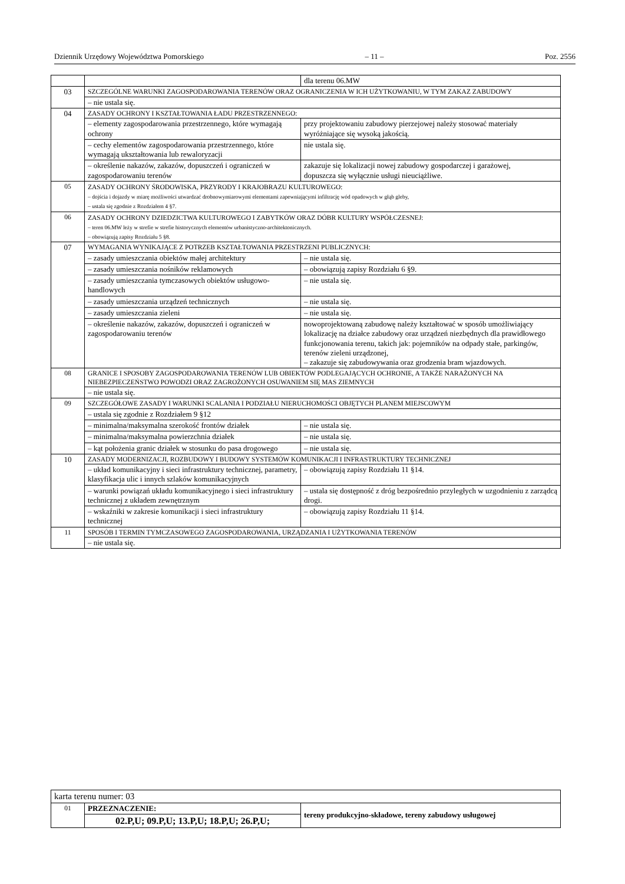Dziennik Urzędowy Województwa Pomorskiego – 11 – Poz. 2556
| | | dla terenu 06.MW |
| 03 | SZCZEGÓLNE WARUNKI ZAGOSPODAROWANIA TERENÓW ORAZ OGRANICZENIA W ICH UŻYTKOWANIU, W TYM ZAKAZ ZABUDOWY | |
| | – nie ustala się. | |
| 04 | ZASADY OCHRONY I KSZTAŁTOWANIA ŁADU PRZESTRZENNEGO: | |
| | – elementy zagospodarowania przestrzennego, które wymagają ochrony | przy projektowaniu zabudowy pierzejowej należy stosować materiały wyróżniające się wysoką jakością. |
| | – cechy elementów zagospodarowania przestrzennego, które wymagają ukształtowania lub rewaloryzacji | nie ustala się. |
| | – określenie nakazów, zakazów, dopuszczeń i ograniczeń w zagospodarowaniu terenów | zakazuje się lokalizacji nowej zabudowy gospodarczej i garażowej, dopuszcza się wyłącznie usługi nieuciążliwe. |
| 05 | ZASADY OCHRONY ŚRODOWISKA, PRZYRODY I KRAJOBRAZU KULTUROWEGO: – dojścia i dojazdy w miarę możliwości utwardzać drobnowymiarowymi elementami zapewniającymi infiltrację wód opadowych w głąb gleby, – ustala się zgodnie z Rozdziałem 4 §7. | |
| 06 | ZASADY OCHRONY DZIEDZICTWA KULTUROWEGO I ZABYTKÓW ORAZ DÓBR KULTURY WSPÓŁCZESNEJ: – teren 06.MW leży w strefie w strefie historycznych elementów urbanistyczno-architektonicznych. – obowiązują zapisy Rozdziału 5 §8. | |
| 07 | WYMAGANIA WYNIKAJĄCE Z POTRZEB KSZTAŁTOWANIA PRZESTRZENI PUBLICZNYCH: | |
| | – zasady umieszczania obiektów małej architektury | – nie ustala się. |
| | – zasady umieszczania nośników reklamowych | – obowiązują zapisy Rozdziału 6 §9. |
| | – zasady umieszczania tymczasowych obiektów usługowo-handlowych | – nie ustala się. |
| | – zasady umieszczania urządzeń technicznych | – nie ustala się. |
| | – zasady umieszczania zieleni | – nie ustala się. |
| | – określenie nakazów, zakazów, dopuszczeń i ograniczeń w zagospodarowaniu terenów | nowoprojektowaną zabudowę należy kształtować w sposób umożliwiający lokalizację na działce zabudowy oraz urządzeń niezbędnych dla prawidłowego funkcjonowania terenu, takich jak: pojemników na odpady stałe, parkingów, terenów zieleni urządzonej, – zakazuje się zabudowywania oraz grodzenia bram wjazdowych. |
| 08 | GRANICE I SPOSOBY ZAGOSPODAROWANIA TERENÓW LUB OBIEKTÓW PODLEGAJĄCYCH OCHRONIE, A TAKŻE NARAŻONYCH NA NIEBEZPIECZEŃSTWO POWODZI ORAZ ZAGROŻONYCH OSUWANIEM SIĘ MAS ZIEMNYCH | |
| | – nie ustala się. | |
| 09 | SZCZEGÓŁOWE ZASADY I WARUNKI SCALANIA I PODZIAŁU NIERUCHOMOŚCI OBJĘTYCH PLANEM MIEJSCOWYM | |
| | – ustala się zgodnie z Rozdziałem 9 §12 | |
| | – minimalna/maksymalna szerokość frontów działek | – nie ustala się. |
| | – minimalna/maksymalna powierzchnia działek | – nie ustala się. |
| | – kąt położenia granic działek w stosunku do pasa drogowego | – nie ustala się. |
| 10 | ZASADY MODERNIZACJI, ROZBUDOWY I BUDOWY SYSTEMÓW KOMUNIKACJI I INFRASTRUKTURY TECHNICZNEJ | |
| | – układ komunikacyjny i sieci infrastruktury technicznej, parametry, klasyfikacja ulic i innych szlaków komunikacyjnych | – obowiązują zapisy Rozdziału 11 §14. |
| | – warunki powiązań układu komunikacyjnego i sieci infrastruktury technicznej z układem zewnętrznym | – ustala się dostępność z dróg bezpośrednio przyległych w uzgodnieniu z zarządcą drogi. |
| | – wskaźniki w zakresie komunikacji i sieci infrastruktury technicznej | – obowiązują zapisy Rozdziału 11 §14. |
| 11 | SPOSÓB I TERMIN TYMCZASOWEGO ZAGOSPODAROWANIA, URZĄDZANIA I UŻYTKOWANIA TERENÓW | |
| | – nie ustala się. | |
| karta terenu numer: 03 | | |
| 01 | PRZEZNACZENIE: | tereny produkcyjno-składowe, tereny zabudowy usługowej |
| | 02.P,U; 09.P,U; 13.P,U; 18.P,U; 26.P,U; | |